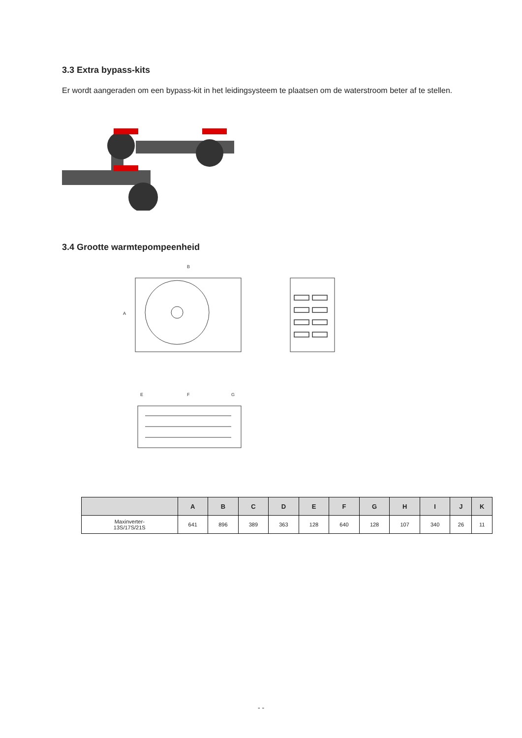3.3 Extra bypass-kits
Er wordt aangeraden om een bypass-kit in het leidingsysteem te plaatsen om de waterstroom beter af te stellen.
3.4 Grootte warmtepompeenheid
B
A
E
F
G
| | A | B | C | D | E | F | G | H | I | J | K |
| --- | --- | --- | --- | --- | --- | --- | --- | --- | --- | --- | --- |
| Maxinverter- 13S/17S/21S | 641 | 896 | 389 | 363 | 128 | 640 | 128 | 107 | 340 | 26 | 11 |
- -